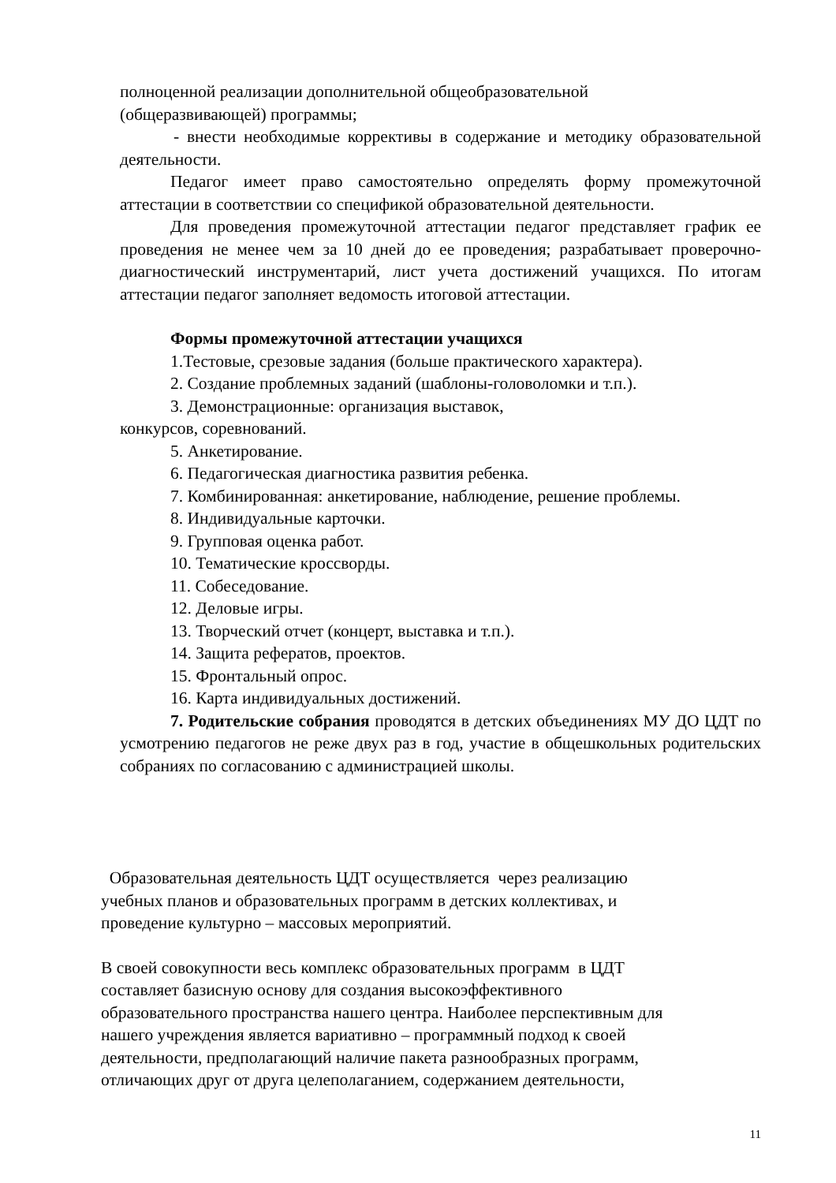полноценной реализации дополнительной общеобразовательной
(общеразвивающей) программы;
- внести необходимые коррективы в содержание и методику образовательной деятельности.
Педагог имеет право самостоятельно определять форму промежуточной аттестации в соответствии со спецификой образовательной деятельности.
Для проведения промежуточной аттестации педагог представляет график ее проведения не менее чем за 10 дней до ее проведения; разрабатывает проверочно-диагностический инструментарий, лист учета достижений учащихся. По итогам аттестации педагог заполняет ведомость итоговой аттестации.
Формы промежуточной аттестации учащихся
1.Тестовые, срезовые задания (больше практического характера).
2. Создание проблемных заданий (шаблоны-головоломки и т.п.).
3. Демонстрационные: организация выставок,
конкурсов, соревнований.
5. Анкетирование.
6. Педагогическая диагностика развития ребенка.
7. Комбинированная: анкетирование, наблюдение, решение проблемы.
8. Индивидуальные карточки.
9. Групповая оценка работ.
10. Тематические кроссворды.
11. Собеседование.
12. Деловые игры.
13. Творческий отчет (концерт, выставка и т.п.).
14. Защита рефератов, проектов.
15. Фронтальный опрос.
16. Карта индивидуальных достижений.
7. Родительские собрания проводятся в детских объединениях МУ ДО ЦДТ по усмотрению педагогов не реже двух раз в год, участие в общешкольных родительских собраниях по согласованию с администрацией школы.
Образовательная деятельность ЦДТ осуществляется через реализацию
учебных планов и образовательных программ в детских коллективах, и
проведение культурно – массовых мероприятий.
В своей совокупности весь комплекс образовательных программ в ЦДТ
составляет базисную основу для создания высокоэффективного
образовательного пространства нашего центра. Наиболее перспективным для
нашего учреждения является вариативно – программный подход к своей
деятельности, предполагающий наличие пакета разнообразных программ,
отличающих друг от друга целеполаганием, содержанием деятельности,
11